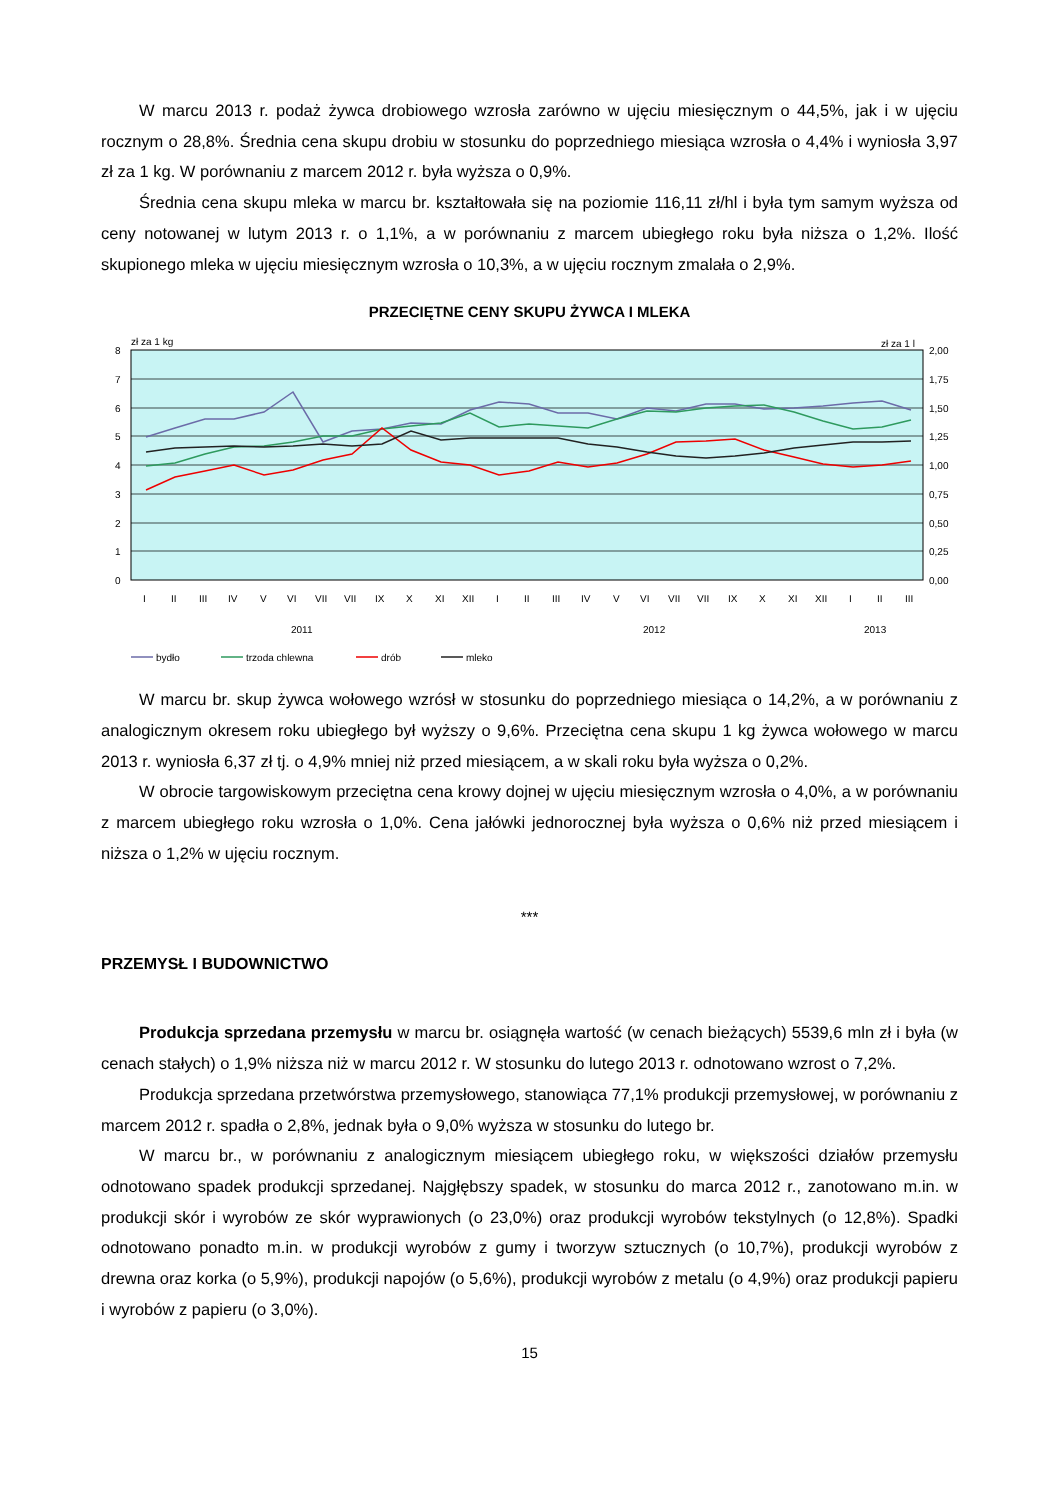W marcu 2013 r. podaż żywca drobiowego wzrosła zarówno w ujęciu miesięcznym o 44,5%, jak i w ujęciu rocznym o 28,8%. Średnia cena skupu drobiu w stosunku do poprzedniego miesiąca wzrosła o 4,4% i wyniosła 3,97 zł za 1 kg. W porównaniu z marcem 2012 r. była wyższa o 0,9%.
Średnia cena skupu mleka w marcu br. kształtowała się na poziomie 116,11 zł/hl i była tym samym wyższa od ceny notowanej w lutym 2013 r. o 1,1%, a w porównaniu z marcem ubiegłego roku była niższa o 1,2%. Ilość skupionego mleka w ujęciu miesięcznym wzrosła o 10,3%, a w ujęciu rocznym zmalała o 2,9%.
PRZECIĘTNE CENY SKUPU ŻYWCA I MLEKA
zł za 1 kg
zł za 1 l
8
7
6
5
4
3
2
1
0
2,00
1,75
1,50
1,25
1,00
0,75
0,50
0,25
0,00
2011
2012
2013
I
II
III
IV
V
VI
VII
VII
IX
X
XI
XII
I
II
III
IV
V
VI
VII
VII
IX
X
XI
XII
I
II
III
bydło
trzoda chlewna
drób
mleko
W marcu br. skup żywca wołowego wzrósł w stosunku do poprzedniego miesiąca o 14,2%, a w porównaniu z analogicznym okresem roku ubiegłego był wyższy o 9,6%. Przeciętna cena skupu 1 kg żywca wołowego w marcu 2013 r. wyniosła 6,37 zł tj. o 4,9% mniej niż przed miesiącem, a w skali roku była wyższa o 0,2%.
W obrocie targowiskowym przeciętna cena krowy dojnej w ujęciu miesięcznym wzrosła o 4,0%, a w porównaniu z marcem ubiegłego roku wzrosła o 1,0%. Cena jałówki jednorocznej była wyższa o 0,6% niż przed miesiącem i niższa o 1,2% w ujęciu rocznym.
***
PRZEMYSŁ I BUDOWNICTWO
Produkcja sprzedana przemysłu w marcu br. osiągnęła wartość (w cenach bieżących) 5539,6 mln zł i była (w cenach stałych) o 1,9% niższa niż w marcu 2012 r. W stosunku do lutego 2013 r. odnotowano wzrost o 7,2%.
Produkcja sprzedana przetwórstwa przemysłowego, stanowiąca 77,1% produkcji przemysłowej, w porównaniu z marcem 2012 r. spadła o 2,8%, jednak była o 9,0% wyższa w stosunku do lutego br.
W marcu br., w porównaniu z analogicznym miesiącem ubiegłego roku, w większości działów przemysłu odnotowano spadek produkcji sprzedanej. Najgłębszy spadek, w stosunku do marca 2012 r., zanotowano m.in. w produkcji skór i wyrobów ze skór wyprawionych (o 23,0%) oraz produkcji wyrobów tekstylnych (o 12,8%). Spadki odnotowano ponadto m.in. w produkcji wyrobów z gumy i tworzyw sztucznych (o 10,7%), produkcji wyrobów z drewna oraz korka (o 5,9%), produkcji napojów (o 5,6%), produkcji wyrobów z metalu (o 4,9%) oraz produkcji papieru i wyrobów z papieru (o 3,0%).
15